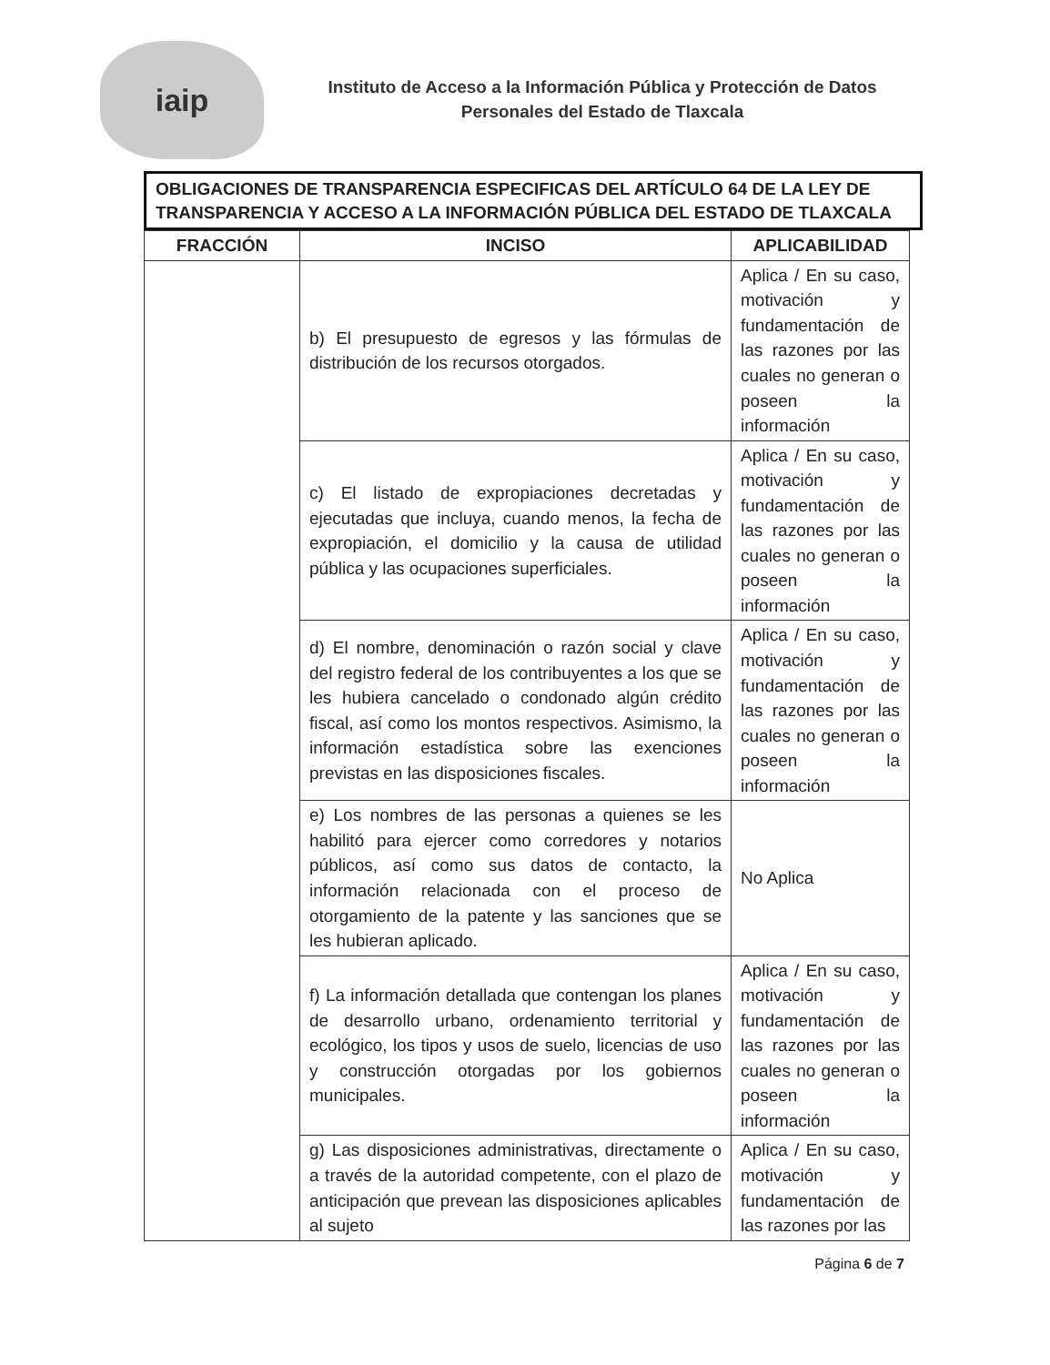iaip
Instituto de Acceso a la Información Pública y Protección de Datos
Personales del Estado de Tlaxcala
OBLIGACIONES DE TRANSPARENCIA ESPECIFICAS DEL ARTÍCULO 64 DE LA LEY DE TRANSPARENCIA Y ACCESO A LA INFORMACIÓN PÚBLICA DEL ESTADO DE TLAXCALA
| FRACCIÓN | INCISO | APLICABILIDAD |
| --- | --- | --- |
| | b) El presupuesto de egresos y las fórmulas de distribución de los recursos otorgados. | Aplica / En su caso, motivación y fundamentación de las razones por las cuales no generan o poseen la información |
| | c) El listado de expropiaciones decretadas y ejecutadas que incluya, cuando menos, la fecha de expropiación, el domicilio y la causa de utilidad pública y las ocupaciones superficiales. | Aplica / En su caso, motivación y fundamentación de las razones por las cuales no generan o poseen la información |
| | d) El nombre, denominación o razón social y clave del registro federal de los contribuyentes a los que se les hubiera cancelado o condonado algún crédito fiscal, así como los montos respectivos. Asimismo, la información estadística sobre las exenciones previstas en las disposiciones fiscales. | Aplica / En su caso, motivación y fundamentación de las razones por las cuales no generan o poseen la información |
| | e) Los nombres de las personas a quienes se les habilitó para ejercer como corredores y notarios públicos, así como sus datos de contacto, la información relacionada con el proceso de otorgamiento de la patente y las sanciones que se les hubieran aplicado. | No Aplica |
| | f) La información detallada que contengan los planes de desarrollo urbano, ordenamiento territorial y ecológico, los tipos y usos de suelo, licencias de uso y construcción otorgadas por los gobiernos municipales. | Aplica / En su caso, motivación y fundamentación de las razones por las cuales no generan o poseen la información |
| | g) Las disposiciones administrativas, directamente o a través de la autoridad competente, con el plazo de anticipación que prevean las disposiciones aplicables al sujeto | Aplica / En su caso, motivación y fundamentación de las razones por las |
Página 6 de 7